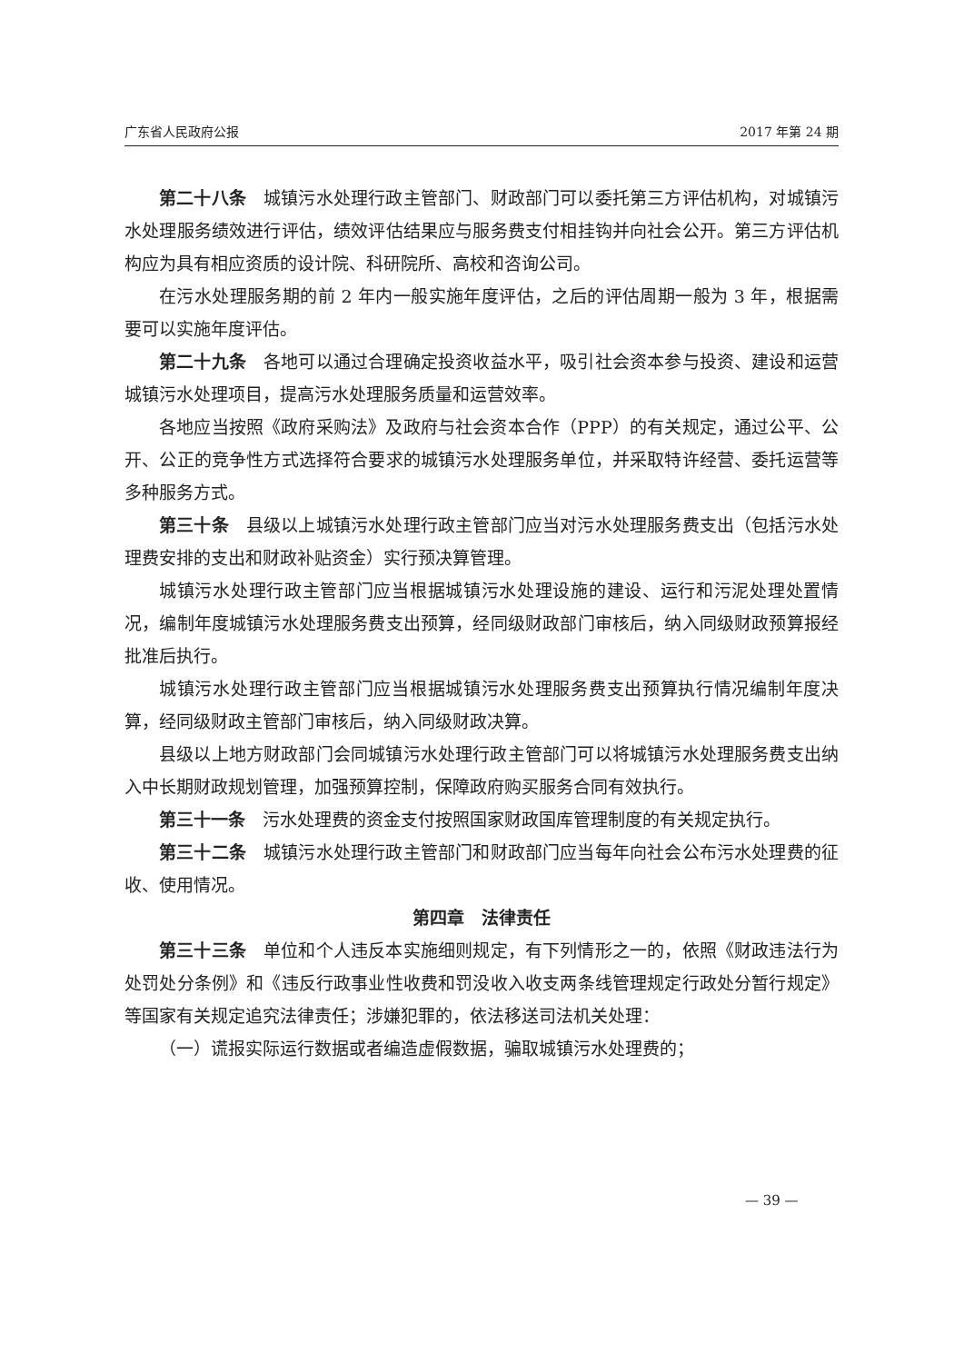广东省人民政府公报 2017 年第 24 期
第二十八条　城镇污水处理行政主管部门、财政部门可以委托第三方评估机构，对城镇污水处理服务绩效进行评估，绩效评估结果应与服务费支付相挂钩并向社会公开。第三方评估机构应为具有相应资质的设计院、科研院所、高校和咨询公司。
在污水处理服务期的前 2 年内一般实施年度评估，之后的评估周期一般为 3 年，根据需要可以实施年度评估。
第二十九条　各地可以通过合理确定投资收益水平，吸引社会资本参与投资、建设和运营城镇污水处理项目，提高污水处理服务质量和运营效率。
各地应当按照《政府采购法》及政府与社会资本合作（PPP）的有关规定，通过公平、公开、公正的竞争性方式选择符合要求的城镇污水处理服务单位，并采取特许经营、委托运营等多种服务方式。
第三十条　县级以上城镇污水处理行政主管部门应当对污水处理服务费支出（包括污水处理费安排的支出和财政补贴资金）实行预决算管理。
城镇污水处理行政主管部门应当根据城镇污水处理设施的建设、运行和污泥处理处置情况，编制年度城镇污水处理服务费支出预算，经同级财政部门审核后，纳入同级财政预算报经批准后执行。
城镇污水处理行政主管部门应当根据城镇污水处理服务费支出预算执行情况编制年度决算，经同级财政主管部门审核后，纳入同级财政决算。
县级以上地方财政部门会同城镇污水处理行政主管部门可以将城镇污水处理服务费支出纳入中长期财政规划管理，加强预算控制，保障政府购买服务合同有效执行。
第三十一条　污水处理费的资金支付按照国家财政国库管理制度的有关规定执行。
第三十二条　城镇污水处理行政主管部门和财政部门应当每年向社会公布污水处理费的征收、使用情况。
第四章　法律责任
第三十三条　单位和个人违反本实施细则规定，有下列情形之一的，依照《财政违法行为处罚处分条例》和《违反行政事业性收费和罚没收入收支两条线管理规定行政处分暂行规定》等国家有关规定追究法律责任；涉嫌犯罪的，依法移送司法机关处理：
（一）谎报实际运行数据或者编造虚假数据，骗取城镇污水处理费的；
— 39 —